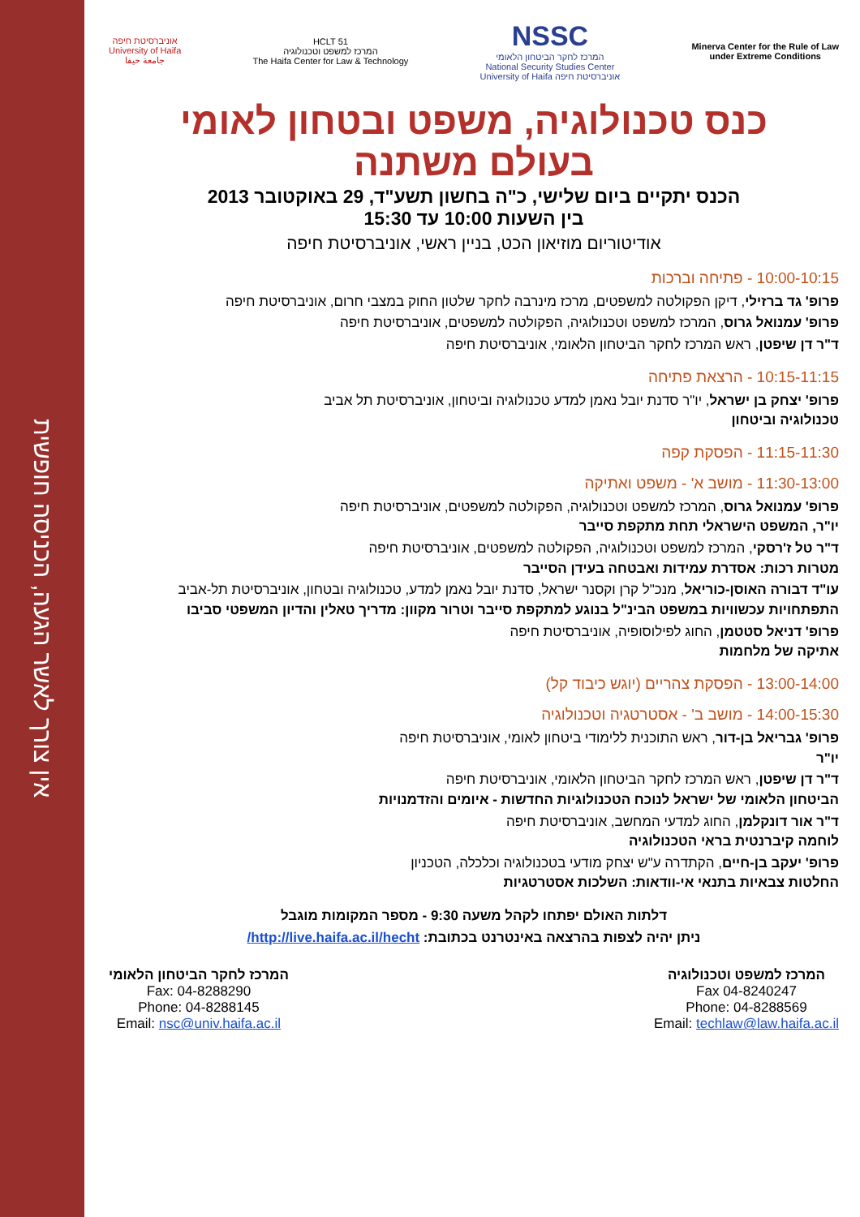אין צורך לאשר הגעה, הכניסה חופשית
אוניברסיטת חיפה
University of Haifa
جامعة حيفا
HCLT 51
המרכז למשפט וטכנולוגיה
The Haifa Center for Law & Technology
NSSC
המרכז לחקר הביטחון הלאומי
National Security Studies Center
University of Haifa אוניברסיטת חיפה
Minerva Center for the Rule of Law
under Extreme Conditions
כנס טכנולוגיה, משפט ובטחון לאומי
בעולם משתנה
הכנס יתקיים ביום שלישי, כ"ה בחשון תשע"ד, 29 באוקטובר 2013
בין השעות 10:00 עד 15:30
אודיטוריום מוזיאון הכט, בניין ראשי, אוניברסיטת חיפה
10:00-10:15 - פתיחה וברכות
פרופ' גד ברזילי, דיקן הפקולטה למשפטים, מרכז מינרבה לחקר שלטון החוק במצבי חרום, אוניברסיטת חיפה
פרופ' עמנואל גרוס, המרכז למשפט וטכנולוגיה, הפקולטה למשפטים, אוניברסיטת חיפה
ד"ר דן שיפטן, ראש המרכז לחקר הביטחון הלאומי, אוניברסיטת חיפה
10:15-11:15 - הרצאת פתיחה
פרופ' יצחק בן ישראל, יו"ר סדנת יובל נאמן למדע טכנולוגיה וביטחון, אוניברסיטת תל אביב
טכנולוגיה וביטחון
11:15-11:30 - הפסקת קפה
11:30-13:00 - מושב א' - משפט ואתיקה
פרופ' עמנואל גרוס, המרכז למשפט וטכנולוגיה, הפקולטה למשפטים, אוניברסיטת חיפה
יו"ר, המשפט הישראלי תחת מתקפת סייבר
ד"ר טל ז'רסקי, המרכז למשפט וטכנולוגיה, הפקולטה למשפטים, אוניברסיטת חיפה
מטרות רכות: אסדרת עמידות ואבטחה בעידן הסייבר
עו"ד דבורה האוסן-כוריאל, מנכ"ל קרן וקסנר ישראל, סדנת יובל נאמן למדע, טכנולוגיה ובטחון, אוניברסיטת תל-אביב
התפתחויות עכשוויות במשפט הבינ"ל בנוגע למתקפת סייבר וטרור מקוון: מדריך טאלין והדיון המשפטי סביבו
פרופ' דניאל סטטמן, החוג לפילוסופיה, אוניברסיטת חיפה
אתיקה של מלחמות
13:00-14:00 - הפסקת צהריים (יוגש כיבוד קל)
14:00-15:30 - מושב ב' - אסטרטגיה וטכנולוגיה
פרופ' גבריאל בן-דור, ראש התוכנית ללימודי ביטחון לאומי, אוניברסיטת חיפה
יו"ר
ד"ר דן שיפטן, ראש המרכז לחקר הביטחון הלאומי, אוניברסיטת חיפה
הביטחון הלאומי של ישראל לנוכח הטכנולוגיות החדשות - איומים והזדמנויות
ד"ר אור דונקלמן, החוג למדעי המחשב, אוניברסיטת חיפה
לוחמה קיברנטית בראי הטכנולוגיה
פרופ' יעקב בן-חיים, הקתדרה ע"ש יצחק מודעי בטכנולוגיה וכלכלה, הטכניון
החלטות צבאיות בתנאי אי-וודאות: השלכות אסטרטגיות
דלתות האולם יפתחו לקהל משעה 9:30 - מספר המקומות מוגבל
ניתן יהיה לצפות בהרצאה באינטרנט בכתובת: http://live.haifa.ac.il/hecht/
המרכז למשפט וטכנולוגיה
Fax 04-8240247
Phone: 04-8288569
Email: techlaw@law.haifa.ac.il
המרכז לחקר הביטחון הלאומי
Fax: 04-8288290
Phone: 04-8288145
Email: nsc@univ.haifa.ac.il